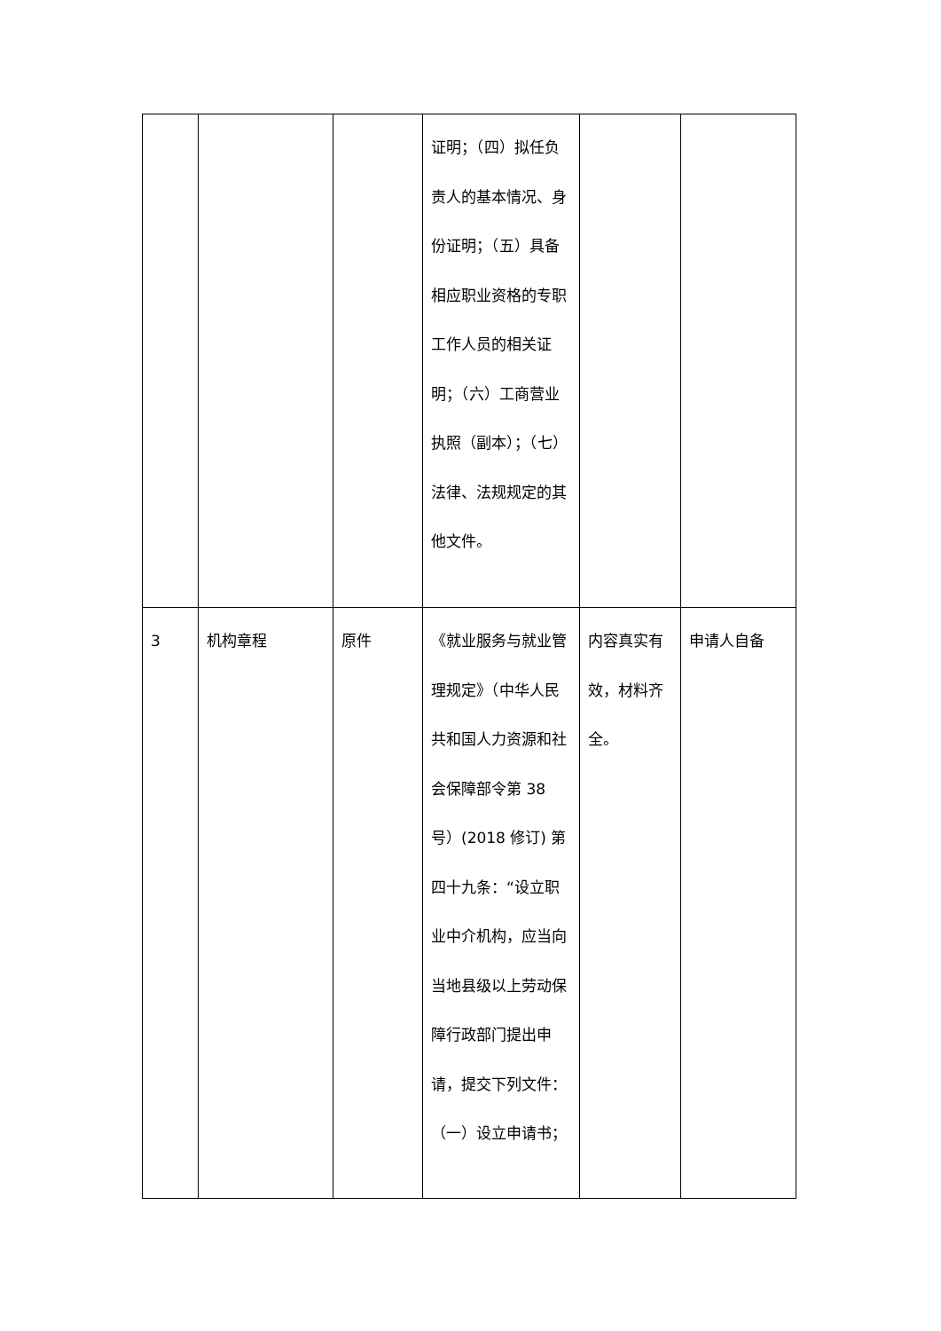| | | | 证明；（四）拟任负责人的基本情况、身份证明；（五）具备相应职业资格的专职工作人员的相关证明；（六）工商营业执照（副本）；（七）法律、法规规定的其他文件。 | | |
| 3 | 机构章程 | 原件 | 《就业服务与就业管理规定》（中华人民共和国人力资源和社会保障部令第 38 号）(2018 修订) 第四十九条：“设立职业中介机构，应当向当地县级以上劳动保障行政部门提出申请，提交下列文件：（一）设立申请书； | 内容真实有效，材料齐全。 | 申请人自备 |